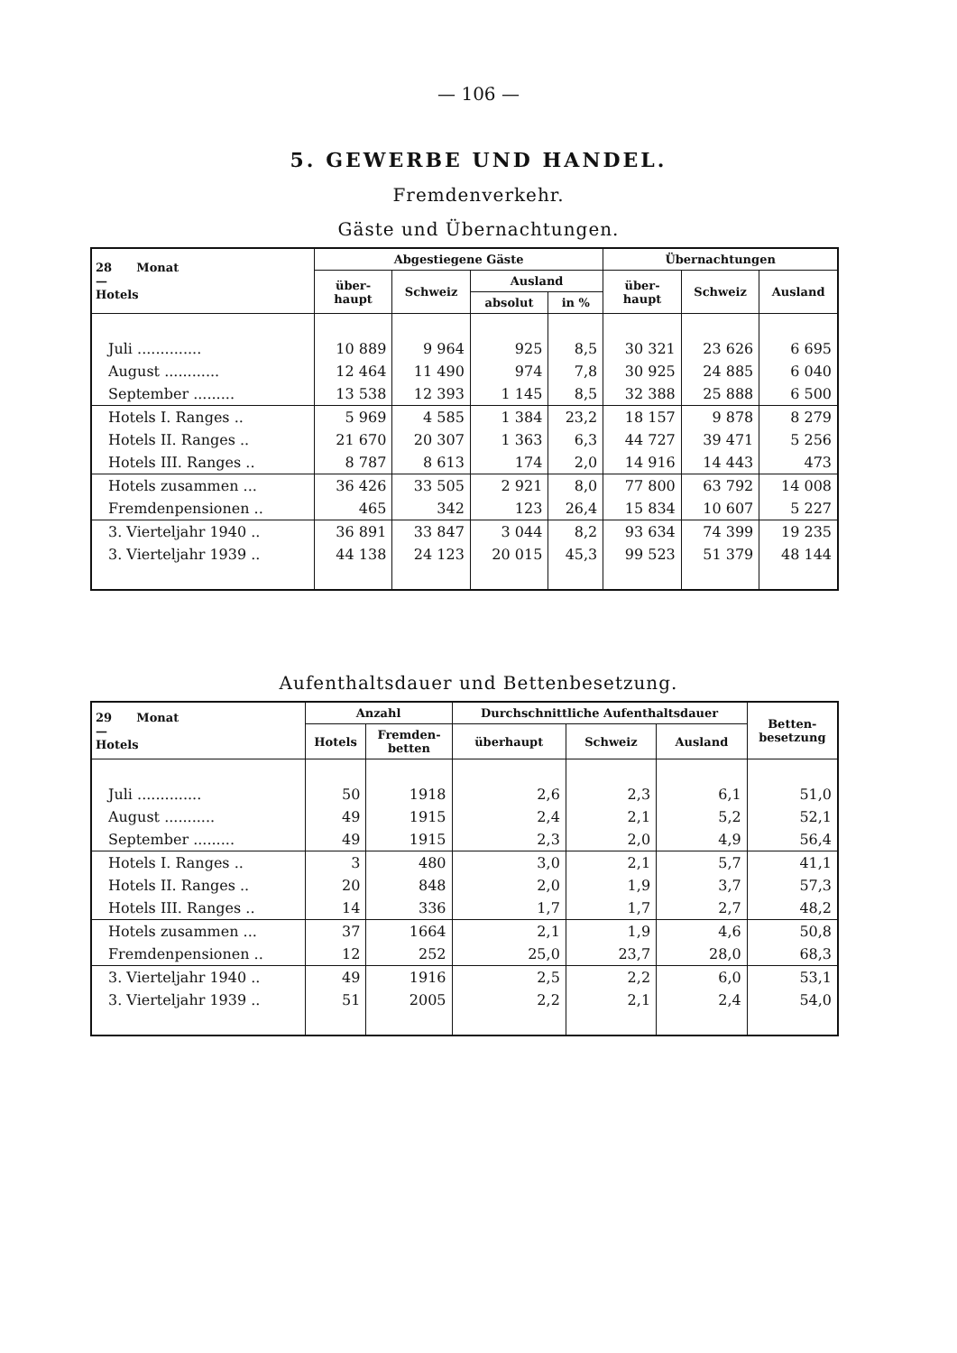— 106 —
5. GEWERBE UND HANDEL.
Fremdenverkehr.
Gäste und Übernachtungen.
| 28 Monat — Hotels | Abgestiegene Gäste | | | | Übernachtungen | | |
| --- | --- | --- | --- | --- | --- | --- | --- |
| | über- haupt | Schweiz | Ausland | | über- haupt | Schweiz | Ausland |
| | | | absolut | in % | | | |
| Juli .............. | 10 889 | 9 964 | 925 | 8,5 | 30 321 | 23 626 | 6 695 |
| August ............ | 12 464 | 11 490 | 974 | 7,8 | 30 925 | 24 885 | 6 040 |
| September ......... | 13 538 | 12 393 | 1 145 | 8,5 | 32 388 | 25 888 | 6 500 |
| Hotels I. Ranges .. | 5 969 | 4 585 | 1 384 | 23,2 | 18 157 | 9 878 | 8 279 |
| Hotels II. Ranges .. | 21 670 | 20 307 | 1 363 | 6,3 | 44 727 | 39 471 | 5 256 |
| Hotels III. Ranges .. | 8 787 | 8 613 | 174 | 2,0 | 14 916 | 14 443 | 473 |
| Hotels zusammen ... | 36 426 | 33 505 | 2 921 | 8,0 | 77 800 | 63 792 | 14 008 |
| Fremdenpensionen .. | 465 | 342 | 123 | 26,4 | 15 834 | 10 607 | 5 227 |
| 3. Vierteljahr 1940 .. | 36 891 | 33 847 | 3 044 | 8,2 | 93 634 | 74 399 | 19 235 |
| 3. Vierteljahr 1939 .. | 44 138 | 24 123 | 20 015 | 45,3 | 99 523 | 51 379 | 48 144 |
Aufenthaltsdauer und Bettenbesetzung.
| 29 Monat — Hotels | Anzahl | | Durchschnittliche Aufenthaltsdauer | | | Betten- besetzung |
| --- | --- | --- | --- | --- | --- | --- |
| | Hotels | Fremden- betten | überhaupt | Schweiz | Ausland | |
| Juli .............. | 50 | 1918 | 2,6 | 2,3 | 6,1 | 51,0 |
| August ........... | 49 | 1915 | 2,4 | 2,1 | 5,2 | 52,1 |
| September ......... | 49 | 1915 | 2,3 | 2,0 | 4,9 | 56,4 |
| Hotels I. Ranges .. | 3 | 480 | 3,0 | 2,1 | 5,7 | 41,1 |
| Hotels II. Ranges .. | 20 | 848 | 2,0 | 1,9 | 3,7 | 57,3 |
| Hotels III. Ranges .. | 14 | 336 | 1,7 | 1,7 | 2,7 | 48,2 |
| Hotels zusammen ... | 37 | 1664 | 2,1 | 1,9 | 4,6 | 50,8 |
| Fremdenpensionen .. | 12 | 252 | 25,0 | 23,7 | 28,0 | 68,3 |
| 3. Vierteljahr 1940 .. | 49 | 1916 | 2,5 | 2,2 | 6,0 | 53,1 |
| 3. Vierteljahr 1939 .. | 51 | 2005 | 2,2 | 2,1 | 2,4 | 54,0 |